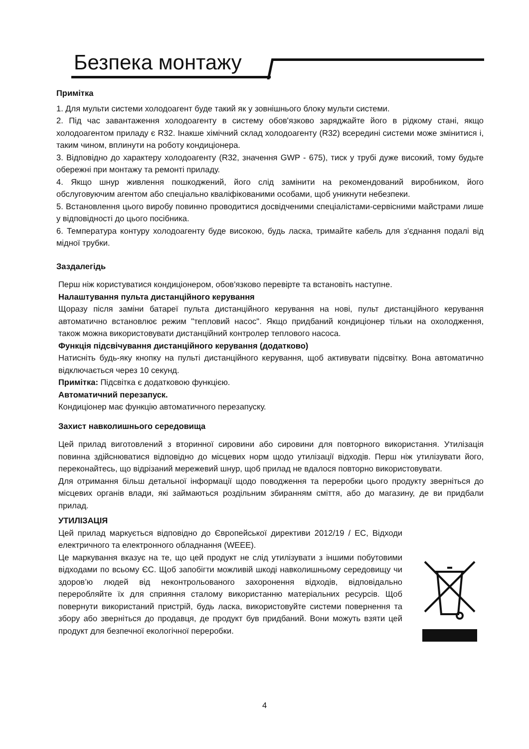Безпека монтажу
Примітка
1. Для мульти системи холодоагент буде такий як у зовнішнього блоку мульти системи.
2. Під час завантаження холодоагенту в систему обов'язково заряджайте його в рідкому стані, якщо холодоагентом приладу є R32. Інакше хімічний склад холодоагенту (R32) всередині системи може змінитися і, таким чином, вплинути на роботу кондиціонера.
3. Відповідно до характеру холодоагенту (R32, значення GWP - 675), тиск у трубі дуже високий, тому будьте обережні при монтажу та ремонті приладу.
4. Якщо шнур живлення пошкоджений, його слід замінити на рекомендований виробником, його обслуговуючим агентом або спеціально кваліфікованими особами, щоб уникнути небезпеки.
5. Встановлення цього виробу повинно проводитися досвідченими спеціалістами-сервісними майстрами лише у відповідності до цього посібника.
6. Температура контуру холодоагенту буде високою, будь ласка, тримайте кабель для з'єднання подалі від мідної трубки.
Заздалегідь
Перш ніж користуватися кондиціонером, обов'язково перевірте та встановіть наступне.
Налаштування пульта дистанційного керування
Щоразу після заміни батареї пульта дистанційного керування на нові, пульт дистанційного керування автоматично встановлює режим "тепловий насос". Якщо придбаний кондиціонер тільки на охолодження, також можна використовувати дистанційний контролер теплового насоса.
Функція підсвічування дистанційного керування (додатково)
Натисніть будь-яку кнопку на пульті дистанційного керування, щоб активувати підсвітку. Вона автоматично відключається через 10 секунд.
Примітка: Підсвітка є додатковою функцією.
Автоматичний перезапуск.
Кондиціонер має функцію автоматичного перезапуску.
Захист навколишнього середовища
Цей прилад виготовлений з вторинної сировини або сировини для повторного використання. Утилізація повинна здійснюватися відповідно до місцевих норм щодо утилізації відходів. Перш ніж утилізувати його, переконайтесь, що відрізаний мережевий шнур, щоб прилад не вдалося повторно використовувати.
Для отримання більш детальної інформації щодо поводження та переробки цього продукту зверніться до місцевих органів влади, які займаються роздільним збиранням сміття, або до магазину, де ви придбали прилад.
УТИЛІЗАЦІЯ
Цей прилад маркується відповідно до Європейської директиви 2012/19 / ЕС, Відходи електричного та електронного обладнання (WEEE).
Це маркування вказує на те, що цей продукт не слід утилізувати з іншими побутовими відходами по всьому ЄС. Щоб запобігти можливій шкоді навколишньому середовищу чи здоров’ю людей від неконтрольованого захоронення відходів, відповідально переробляйте їх для сприяння сталому використанню матеріальних ресурсів. Щоб повернути використаний пристрій, будь ласка, використовуйте системи повернення та збору або зверніться до продавця, де продукт був придбаний. Вони можуть взяти цей продукт для безпечної екологічної переробки.
4